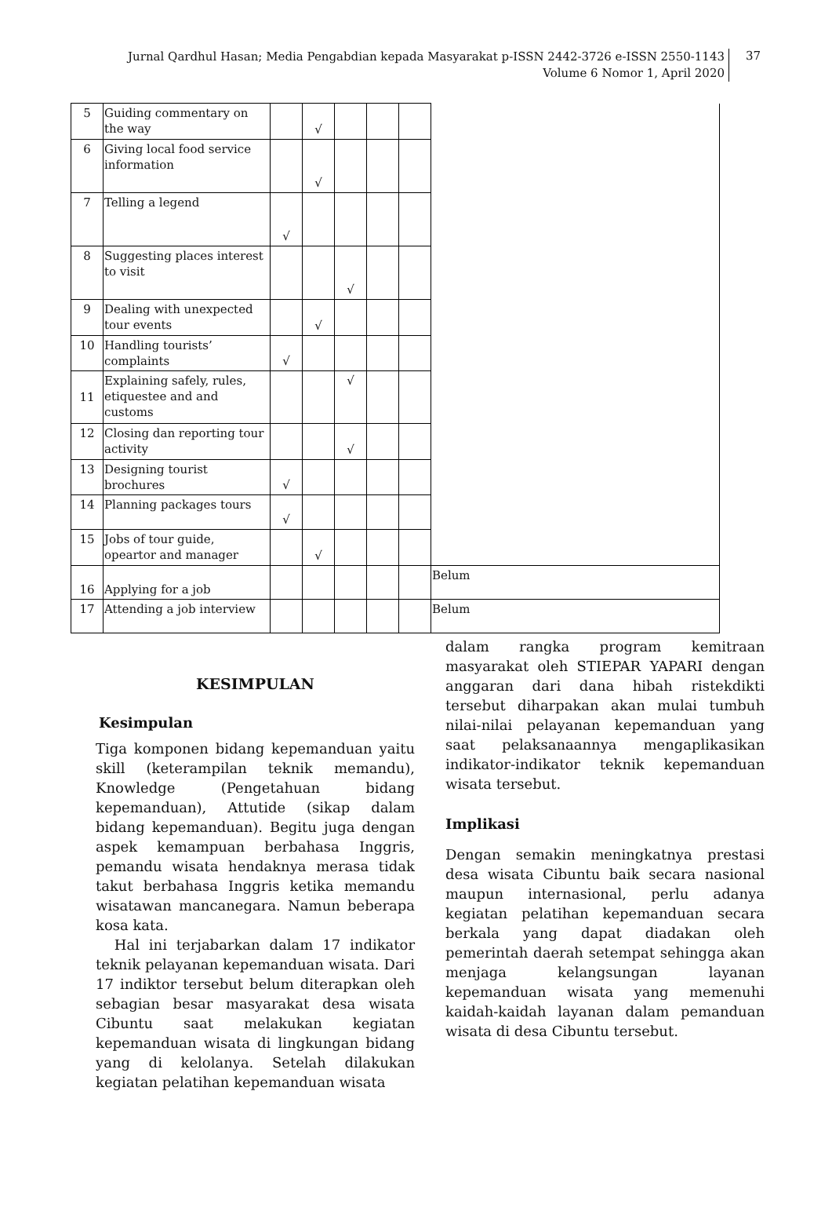Jurnal Qardhul Hasan; Media Pengabdian kepada Masyarakat p-ISSN 2442-3726 e-ISSN 2550-1143
Volume 6 Nomor 1, April 2020
37
| 5 | Guiding commentary on the way | | √ | | | | |
| 6 | Giving local food service information | | √ | | | | |
| 7 | Telling a legend | √ | | | | | |
| 8 | Suggesting places interest to visit | | | √ | | | |
| 9 | Dealing with unexpected tour events | | √ | | | | |
| 10 | Handling tourists’ complaints | √ | | | | | |
| 11 | Explaining safely, rules, etiquestee and and customs | | | √ | | | |
| 12 | Closing dan reporting tour activity | | | √ | | | |
| 13 | Designing tourist brochures | √ | | | | | |
| 14 | Planning packages tours | √ | | | | | |
| 15 | Jobs of tour guide, opeartor and manager | | √ | | | | |
| 16 | Applying for a job | | | | | | Belum |
| 17 | Attending a job interview | | | | | | Belum |
KESIMPULAN
Kesimpulan
Tiga komponen bidang kepemanduan yaitu skill (keterampilan teknik memandu), Knowledge (Pengetahuan bidang kepemanduan), Attutide (sikap dalam bidang kepemanduan). Begitu juga dengan aspek kemampuan berbahasa Inggris, pemandu wisata hendaknya merasa tidak takut berbahasa Inggris ketika memandu wisatawan mancanegara. Namun beberapa kosa kata.
Hal ini terjabarkan dalam 17 indikator teknik pelayanan kepemanduan wisata. Dari 17 indiktor tersebut belum diterapkan oleh sebagian besar masyarakat desa wisata Cibuntu saat melakukan kegiatan kepemanduan wisata di lingkungan bidang yang di kelolanya. Setelah dilakukan kegiatan pelatihan kepemanduan wisata
dalam rangka program kemitraan masyarakat oleh STIEPAR YAPARI dengan anggaran dari dana hibah ristekdikti tersebut diharpakan akan mulai tumbuh nilai-nilai pelayanan kepemanduan yang saat pelaksanaannya mengaplikasikan indikator-indikator teknik kepemanduan wisata tersebut.
Implikasi
Dengan semakin meningkatnya prestasi desa wisata Cibuntu baik secara nasional maupun internasional, perlu adanya kegiatan pelatihan kepemanduan secara berkala yang dapat diadakan oleh pemerintah daerah setempat sehingga akan menjaga kelangsungan layanan kepemanduan wisata yang memenuhi kaidah-kaidah layanan dalam pemanduan wisata di desa Cibuntu tersebut.